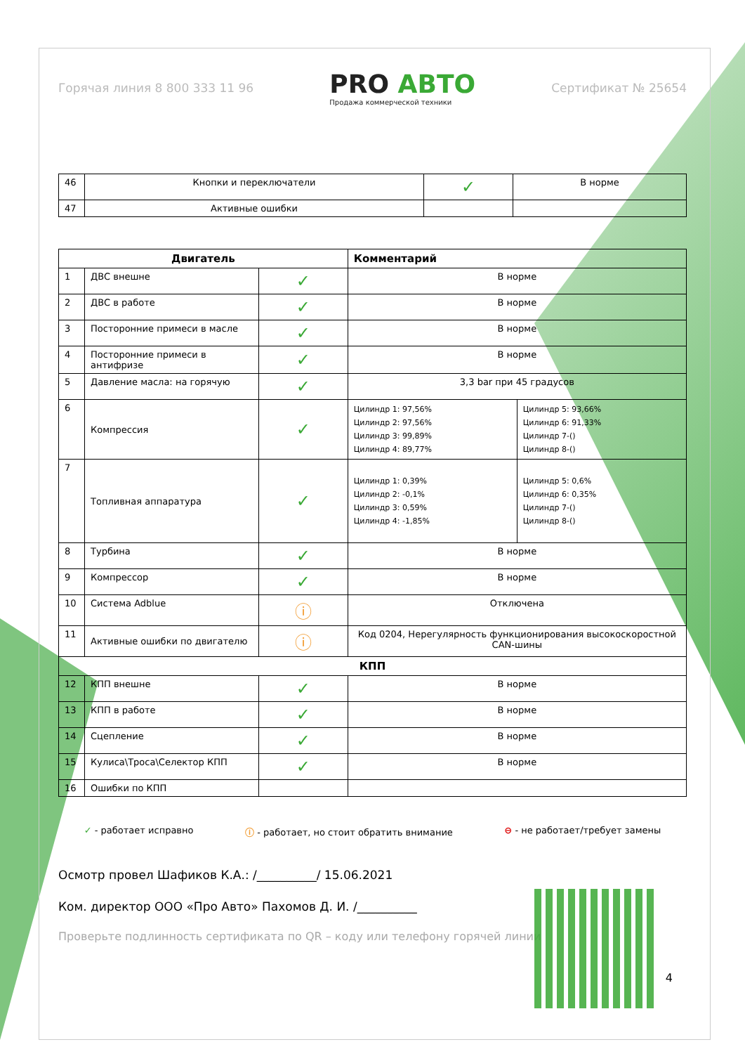Горячая линия 8 800 333 11 96
PRO АВТО
Продажа коммерческой техники
Сертификат № 25654
| 46 | Кнопки и переключатели | ✓ | В норме |
| 47 | Активные ошибки | | |
| Двигатель | | | Комментарий | |
| --- | --- | --- | --- | --- |
| 1 | ДВС внешне | ✓ | В норме | |
| 2 | ДВС в работе | ✓ | В норме | |
| 3 | Посторонние примеси в масле | ✓ | В норме | |
| 4 | Посторонние примеси в антифризе | ✓ | В норме | |
| 5 | Давление масла: на горячую | ✓ | 3,3 bar при 45 градусов | |
| 6 | Компрессия | ✓ | Цилиндр 1: 97,56% Цилиндр 2: 97,56% Цилиндр 3: 99,89% Цилиндр 4: 89,77% | Цилиндр 5: 93,66% Цилиндр 6: 91,33% Цилиндр 7-() Цилиндр 8-() |
| 7 | Топливная аппаратура | ✓ | Цилиндр 1: 0,39% Цилиндр 2: -0,1% Цилиндр 3: 0,59% Цилиндр 4: -1,85% | Цилиндр 5: 0,6% Цилиндр 6: 0,35% Цилиндр 7-() Цилиндр 8-() |
| 8 | Турбина | ✓ | В норме | |
| 9 | Компрессор | ✓ | В норме | |
| 10 | Система Adblue | ⓘ | Отключена | |
| 11 | Активные ошибки по двигателю | ⓘ | Код 0204, Нерегулярность функционирования высокоскоростной CAN-шины | |
| КПП | | | | |
| 12 | КПП внешне | ✓ | В норме | |
| 13 | КПП в работе | ✓ | В норме | |
| 14 | Сцепление | ✓ | В норме | |
| 15 | Кулиса\Троса\Селектор КПП | ✓ | В норме | |
| 16 | Ошибки по КПП | | | |
✓ - работает исправно ⓘ - работает, но стоит обратить внимание ⊖ - не работает/требует замены
Осмотр провел Шафиков К.А.: /__________/ 15.06.2021
Ком. директор ООО «Про Авто» Пахомов Д. И. /__________
Проверьте подлинность сертификата по QR – коду или телефону горячей линии
4